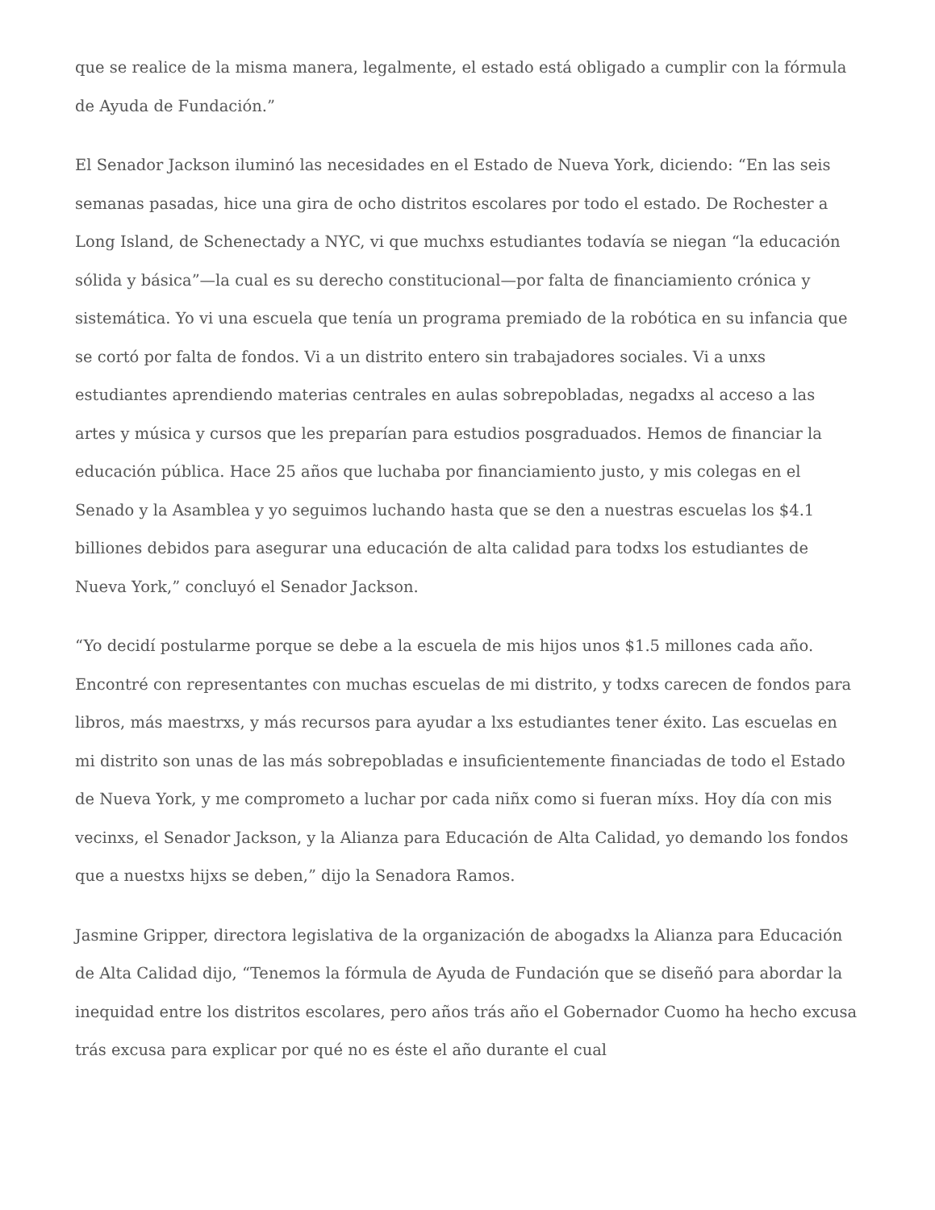que se realice de la misma manera, legalmente, el estado está obligado a cumplir con la fórmula de Ayuda de Fundación.”
El Senador Jackson iluminó las necesidades en el Estado de Nueva York, diciendo: “En las seis semanas pasadas, hice una gira de ocho distritos escolares por todo el estado. De Rochester a Long Island, de Schenectady a NYC, vi que muchxs estudiantes todavía se niegan “la educación sólida y básica”—la cual es su derecho constitucional—por falta de financiamiento crónica y sistemática. Yo vi una escuela que tenía un programa premiado de la robótica en su infancia que se cortó por falta de fondos. Vi a un distrito entero sin trabajadores sociales. Vi a unxs estudiantes aprendiendo materias centrales en aulas sobrepobladas, negadxs al acceso a las artes y música y cursos que les preparían para estudios posgraduados. Hemos de financiar la educación pública. Hace 25 años que luchaba por financiamiento justo, y mis colegas en el Senado y la Asamblea y yo seguimos luchando hasta que se den a nuestras escuelas los $4.1 billiones debidos para asegurar una educación de alta calidad para todxs los estudiantes de Nueva York,” concluyó el Senador Jackson.
“Yo decidí postularme porque se debe a la escuela de mis hijos unos $1.5 millones cada año. Encontré con representantes con muchas escuelas de mi distrito, y todxs carecen de fondos para libros, más maestrxs, y más recursos para ayudar a lxs estudiantes tener éxito. Las escuelas en mi distrito son unas de las más sobrepobladas e insuficientemente financiadas de todo el Estado de Nueva York, y me comprometo a luchar por cada niñx como si fueran míxs. Hoy día con mis vecinxs, el Senador Jackson, y la Alianza para Educación de Alta Calidad, yo demando los fondos que a nuestxs hijxs se deben,” dijo la Senadora Ramos.
Jasmine Gripper, directora legislativa de la organización de abogadxs la Alianza para Educación de Alta Calidad dijo, “Tenemos la fórmula de Ayuda de Fundación que se diseñó para abordar la inequidad entre los distritos escolares, pero años trás año el Gobernador Cuomo ha hecho excusa trás excusa para explicar por qué no es éste el año durante el cual